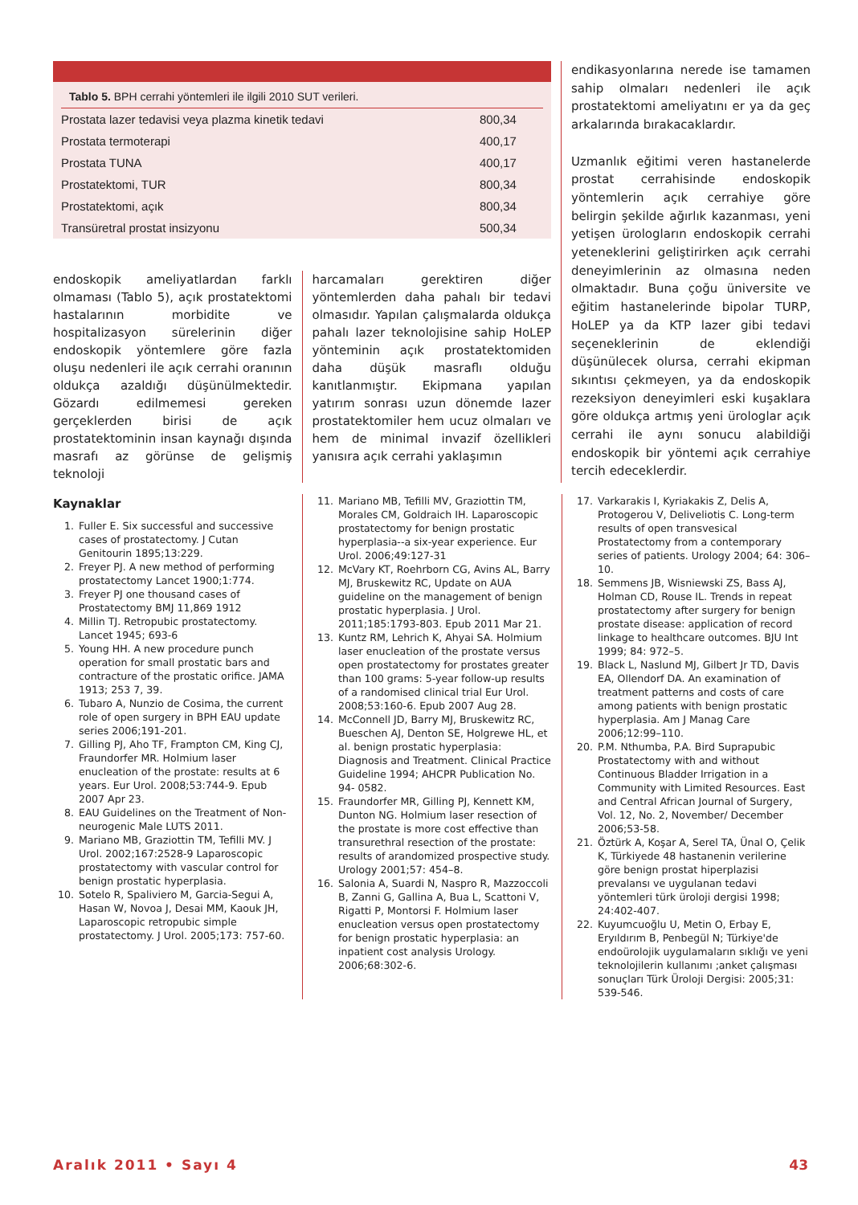Tablo 5. BPH cerrahi yöntemleri ile ilgili 2010 SUT verileri.
| Prostata lazer tedavisi veya plazma kinetik tedavi | 800,34 |
| Prostata termoterapi | 400,17 |
| Prostata TUNA | 400,17 |
| Prostatektomi, TUR | 800,34 |
| Prostatektomi, açık | 800,34 |
| Transüretral prostat insizyonu | 500,34 |
endoskopik ameliyatlardan farklı olmaması (Tablo 5), açık prostatektomi hastalarının morbidite ve hospitalizasyon sürelerinin diğer endoskopik yöntemlere göre fazla oluşu nedenleri ile açık cerrahi oranının oldukça azaldığı düşünülmektedir. Gözardı edilmemesi gereken gerçeklerden birisi de açık prostatektominin insan kaynağı dışında masrafı az görünse de gelişmiş teknoloji
harcamaları gerektiren diğer yöntemlerden daha pahalı bir tedavi olmasıdır. Yapılan çalışmalarda oldukça pahalı lazer teknolojisine sahip HoLEP yönteminin açık prostatektomiden daha düşük masraflı olduğu kanıtlanmıştır. Ekipmana yapılan yatırım sonrası uzun dönemde lazer prostatektomiler hem ucuz olmaları ve hem de minimal invazif özellikleri yanısıra açık cerrahi yaklaşımın
endikasyonlarına nerede ise tamamen sahip olmaları nedenleri ile açık prostatektomi ameliyatını er ya da geç arkalarında bırakacaklardır.
Uzmanlık eğitimi veren hastanelerde prostat cerrahisinde endoskopik yöntemlerin açık cerrahiye göre belirgin şekilde ağırlık kazanması, yeni yetişen ürologların endoskopik cerrahi yeteneklerini geliştirirken açık cerrahi deneyimlerinin az olmasına neden olmaktadır. Buna çoğu üniversite ve eğitim hastanelerinde bipolar TURP, HoLEP ya da KTP lazer gibi tedavi seçeneklerinin de eklendiği düşünülecek olursa, cerrahi ekipman sıkıntısı çekmeyen, ya da endoskopik rezeksiyon deneyimleri eski kuşaklara göre oldukça artmış yeni ürologlar açık cerrahi ile aynı sonucu alabildiği endoskopik bir yöntemi açık cerrahiye tercih edeceklerdir.
Kaynaklar
1. Fuller E. Six successful and successive cases of prostatectomy. J Cutan Genitourin 1895;13:229.
2. Freyer PJ. A new method of performing prostatectomy Lancet 1900;1:774.
3. Freyer PJ one thousand cases of Prostatectomy BMJ 11,869 1912
4. Millin TJ. Retropubic prostatectomy. Lancet 1945; 693-6
5. Young HH. A new procedure punch operation for small prostatic bars and contracture of the prostatic orifice. JAMA 1913; 253 7, 39.
6. Tubaro A, Nunzio de Cosima, the current role of open surgery in BPH EAU update series 2006;191-201.
7. Gilling PJ, Aho TF, Frampton CM, King CJ, Fraundorfer MR. Holmium laser enucleation of the prostate: results at 6 years. Eur Urol. 2008;53:744-9. Epub 2007 Apr 23.
8. EAU Guidelines on the Treatment of Non-neurogenic Male LUTS 2011.
9. Mariano MB, Graziottin TM, Tefilli MV. J Urol. 2002;167:2528-9 Laparoscopic prostatectomy with vascular control for benign prostatic hyperplasia.
10. Sotelo R, Spaliviero M, Garcia-Segui A, Hasan W, Novoa J, Desai MM, Kaouk JH, Laparoscopic retropubic simple prostatectomy. J Urol. 2005;173: 757-60.
11. Mariano MB, Tefilli MV, Graziottin TM, Morales CM, Goldraich IH. Laparoscopic prostatectomy for benign prostatic hyperplasia--a six-year experience. Eur Urol. 2006;49:127-31
12. McVary KT, Roehrborn CG, Avins AL, Barry MJ, Bruskewitz RC, Update on AUA guideline on the management of benign prostatic hyperplasia. J Urol. 2011;185:1793-803. Epub 2011 Mar 21.
13. Kuntz RM, Lehrich K, Ahyai SA. Holmium laser enucleation of the prostate versus open prostatectomy for prostates greater than 100 grams: 5-year follow-up results of a randomised clinical trial Eur Urol. 2008;53:160-6. Epub 2007 Aug 28.
14. McConnell JD, Barry MJ, Bruskewitz RC, Bueschen AJ, Denton SE, Holgrewe HL, et al. benign prostatic hyperplasia: Diagnosis and Treatment. Clinical Practice Guideline 1994; AHCPR Publication No. 94- 0582.
15. Fraundorfer MR, Gilling PJ, Kennett KM, Dunton NG. Holmium laser resection of the prostate is more cost effective than transurethral resection of the prostate: results of arandomized prospective study. Urology 2001;57: 454–8.
16. Salonia A, Suardi N, Naspro R, Mazzoccoli B, Zanni G, Gallina A, Bua L, Scattoni V, Rigatti P, Montorsi F. Holmium laser enucleation versus open prostatectomy for benign prostatic hyperplasia: an inpatient cost analysis Urology. 2006;68:302-6.
17. Varkarakis I, Kyriakakis Z, Delis A, Protogerou V, Deliveliotis C. Long-term results of open transvesical Prostatectomy from a contemporary series of patients. Urology 2004; 64: 306–10.
18. Semmens JB, Wisniewski ZS, Bass AJ, Holman CD, Rouse IL. Trends in repeat prostatectomy after surgery for benign prostate disease: application of record linkage to healthcare outcomes. BJU Int 1999; 84: 972–5.
19. Black L, Naslund MJ, Gilbert Jr TD, Davis EA, Ollendorf DA. An examination of treatment patterns and costs of care among patients with benign prostatic hyperplasia. Am J Manag Care 2006;12:99–110.
20. P.M. Nthumba, P.A. Bird Suprapubic Prostatectomy with and without Continuous Bladder Irrigation in a Community with Limited Resources. East and Central African Journal of Surgery, Vol. 12, No. 2, November/ December 2006;53-58.
21. Öztürk A, Koşar A, Serel TA, Ünal O, Çelik K, Türkiyede 48 hastanenin verilerine göre benign prostat hiperplazisi prevalansı ve uygulanan tedavi yöntemleri türk üroloji dergisi 1998; 24:402-407.
22. Kuyumcuoğlu U, Metin O, Erbay E, Eryıldırım B, Penbegül N; Türkiye'de endoürolojik uygulamaların sıklığı ve yeni teknolojilerin kullanımı ;anket çalışması sonuçları Türk Üroloji Dergisi: 2005;31: 539-546.
Aralık 2011 • Sayı 4 43